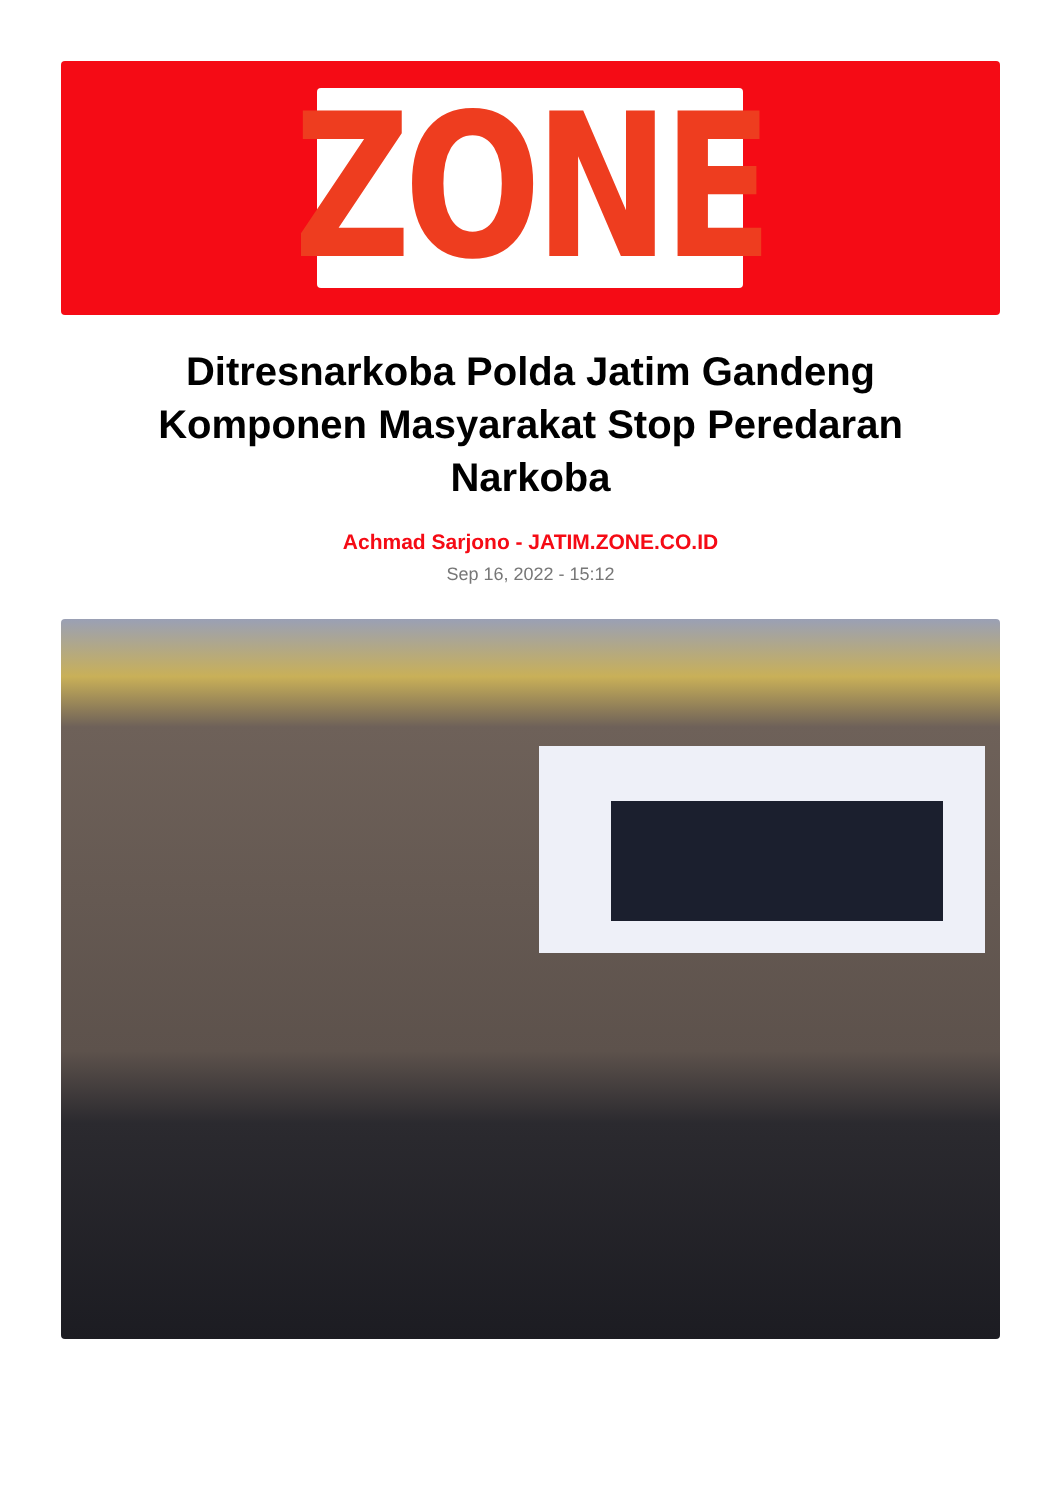ZONE
Ditresnarkoba Polda Jatim Gandeng Komponen Masyarakat Stop Peredaran Narkoba
Achmad Sarjono - JATIM.ZONE.CO.ID
Sep 16, 2022 - 15:12